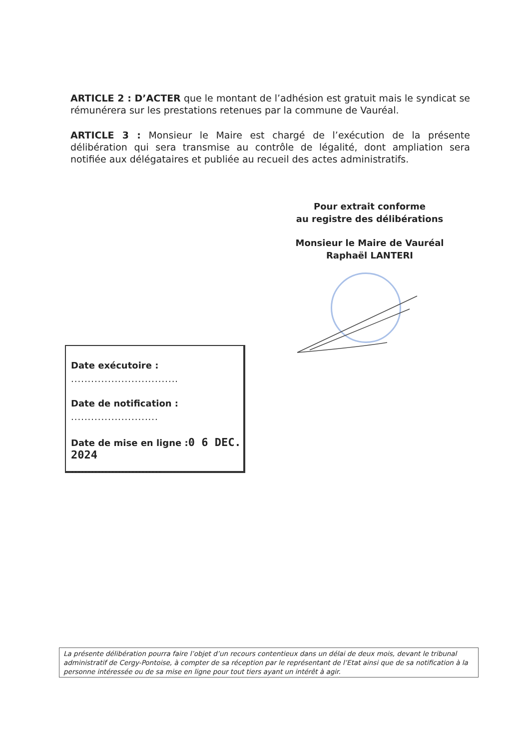ARTICLE 2 : D’ACTER que le montant de l’adhésion est gratuit mais le syndicat se rémunérera sur les prestations retenues par la commune de Vauréal.
ARTICLE 3 : Monsieur le Maire est chargé de l’exécution de la présente délibération qui sera transmise au contrôle de légalité, dont ampliation sera notifiée aux délégataires et publiée au recueil des actes administratifs.
Pour extrait conforme
au registre des délibérations
Monsieur le Maire de Vauréal
Raphaël LANTERI
Date exécutoire :
................................
Date de notification :
..........................
Date de mise en ligne :0 6 DEC. 2024
...........................
La présente délibération pourra faire l’objet d’un recours contentieux dans un délai de deux mois, devant le tribunal administratif de Cergy-Pontoise, à compter de sa réception par le représentant de l’Etat ainsi que de sa notification à la personne intéressée ou de sa mise en ligne pour tout tiers ayant un intérêt à agir.